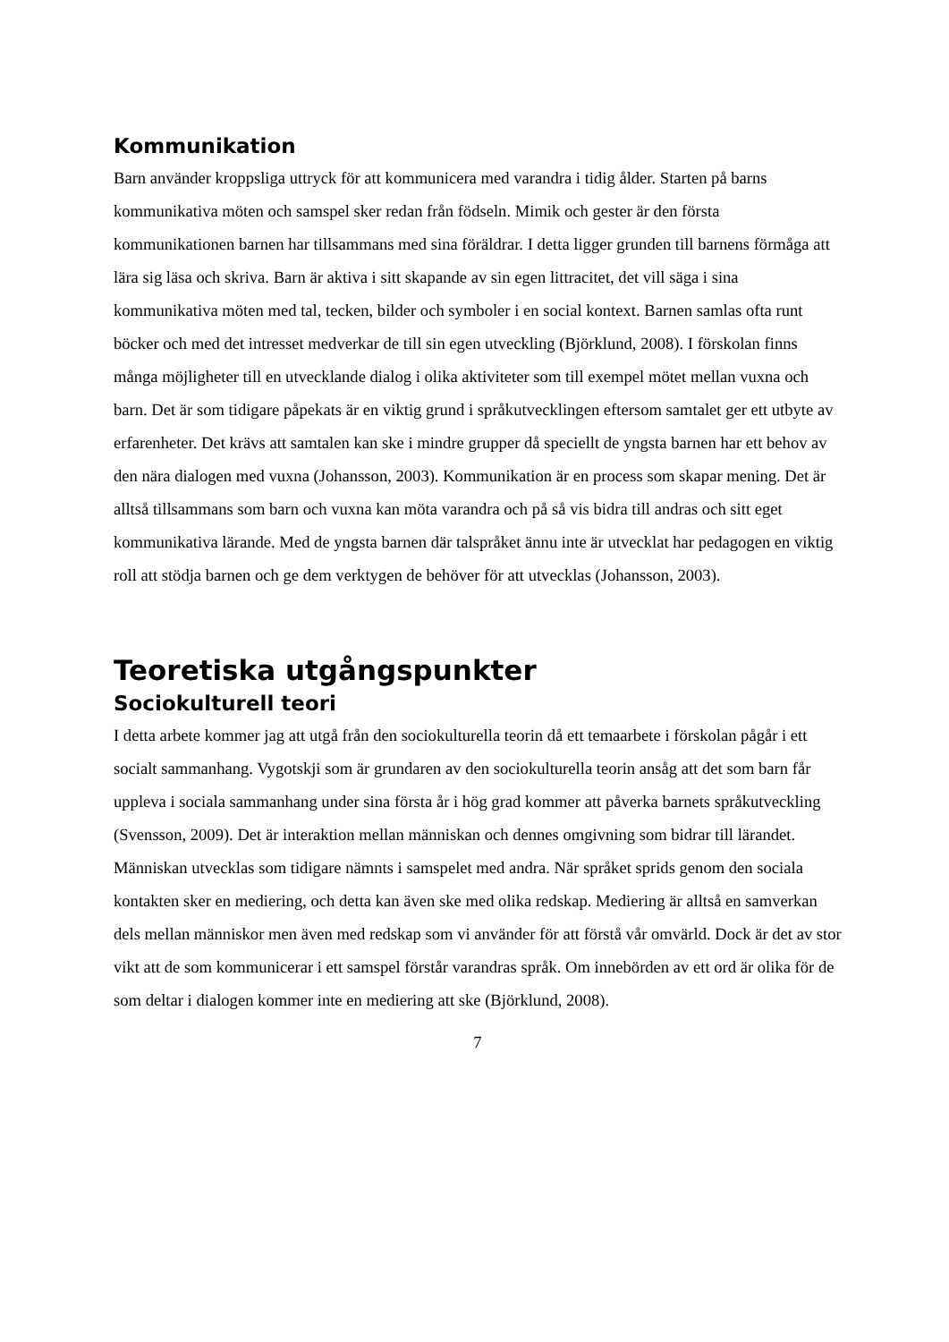Kommunikation
Barn använder kroppsliga uttryck för att kommunicera med varandra i tidig ålder. Starten på barns kommunikativa möten och samspel sker redan från födseln. Mimik och gester är den första kommunikationen barnen har tillsammans med sina föräldrar. I detta ligger grunden till barnens förmåga att lära sig läsa och skriva. Barn är aktiva i sitt skapande av sin egen littracitet, det vill säga i sina kommunikativa möten med tal, tecken, bilder och symboler i en social kontext. Barnen samlas ofta runt böcker och med det intresset medverkar de till sin egen utveckling (Björklund, 2008). I förskolan finns många möjligheter till en utvecklande dialog i olika aktiviteter som till exempel mötet mellan vuxna och barn. Det är som tidigare påpekats är en viktig grund i språkutvecklingen eftersom samtalet ger ett utbyte av erfarenheter. Det krävs att samtalen kan ske i mindre grupper då speciellt de yngsta barnen har ett behov av den nära dialogen med vuxna (Johansson, 2003). Kommunikation är en process som skapar mening. Det är alltså tillsammans som barn och vuxna kan möta varandra och på så vis bidra till andras och sitt eget kommunikativa lärande. Med de yngsta barnen där talspråket ännu inte är utvecklat har pedagogen en viktig roll att stödja barnen och ge dem verktygen de behöver för att utvecklas (Johansson, 2003).
Teoretiska utgångspunkter
Sociokulturell teori
I detta arbete kommer jag att utgå från den sociokulturella teorin då ett temaarbete i förskolan pågår i ett socialt sammanhang. Vygotskji som är grundaren av den sociokulturella teorin ansåg att det som barn får uppleva i sociala sammanhang under sina första år i hög grad kommer att påverka barnets språkutveckling (Svensson, 2009). Det är interaktion mellan människan och dennes omgivning som bidrar till lärandet. Människan utvecklas som tidigare nämnts i samspelet med andra. När språket sprids genom den sociala kontakten sker en mediering, och detta kan även ske med olika redskap. Mediering är alltså en samverkan dels mellan människor men även med redskap som vi använder för att förstå vår omvärld. Dock är det av stor vikt att de som kommunicerar i ett samspel förstår varandras språk. Om innebörden av ett ord är olika för de som deltar i dialogen kommer inte en mediering att ske (Björklund, 2008).
7